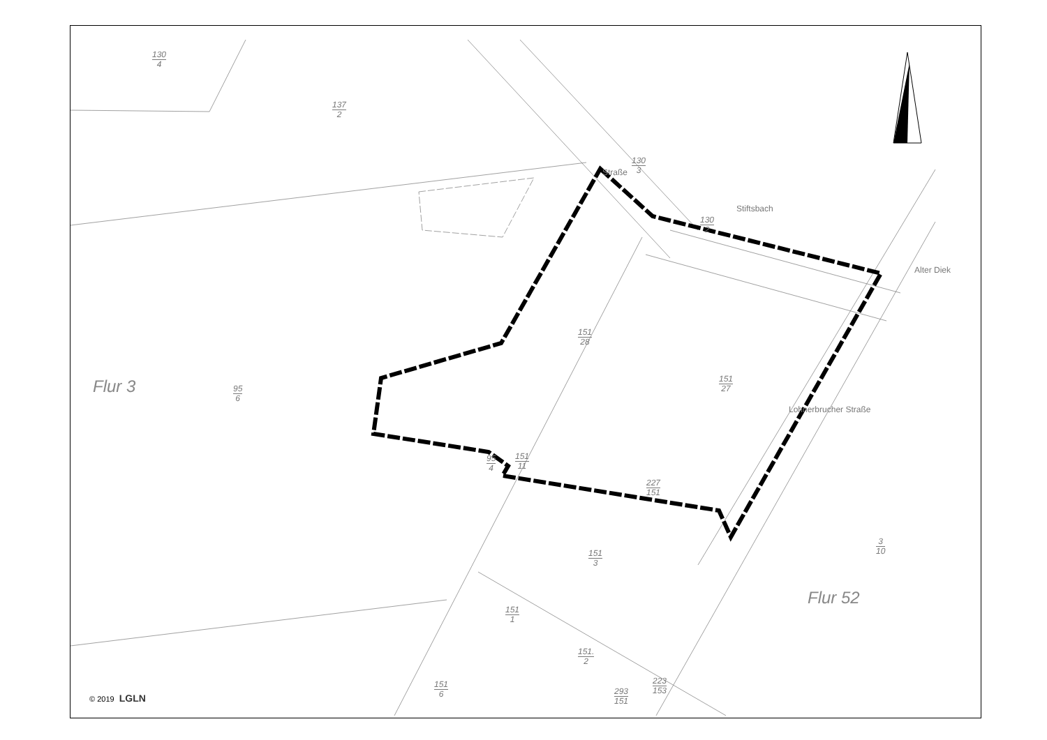130
4
137
2
130
3
Stiftsbach
Straße
130
2
Alter Diek
151
28
151
27
Flur 3 95
6
Lohnerbrucher Straße
95
4
151
11
227
151
3
10
151
3
Flur 52
151
1
151.
2
223
153
151
6
293
151
© 2019 LGLN